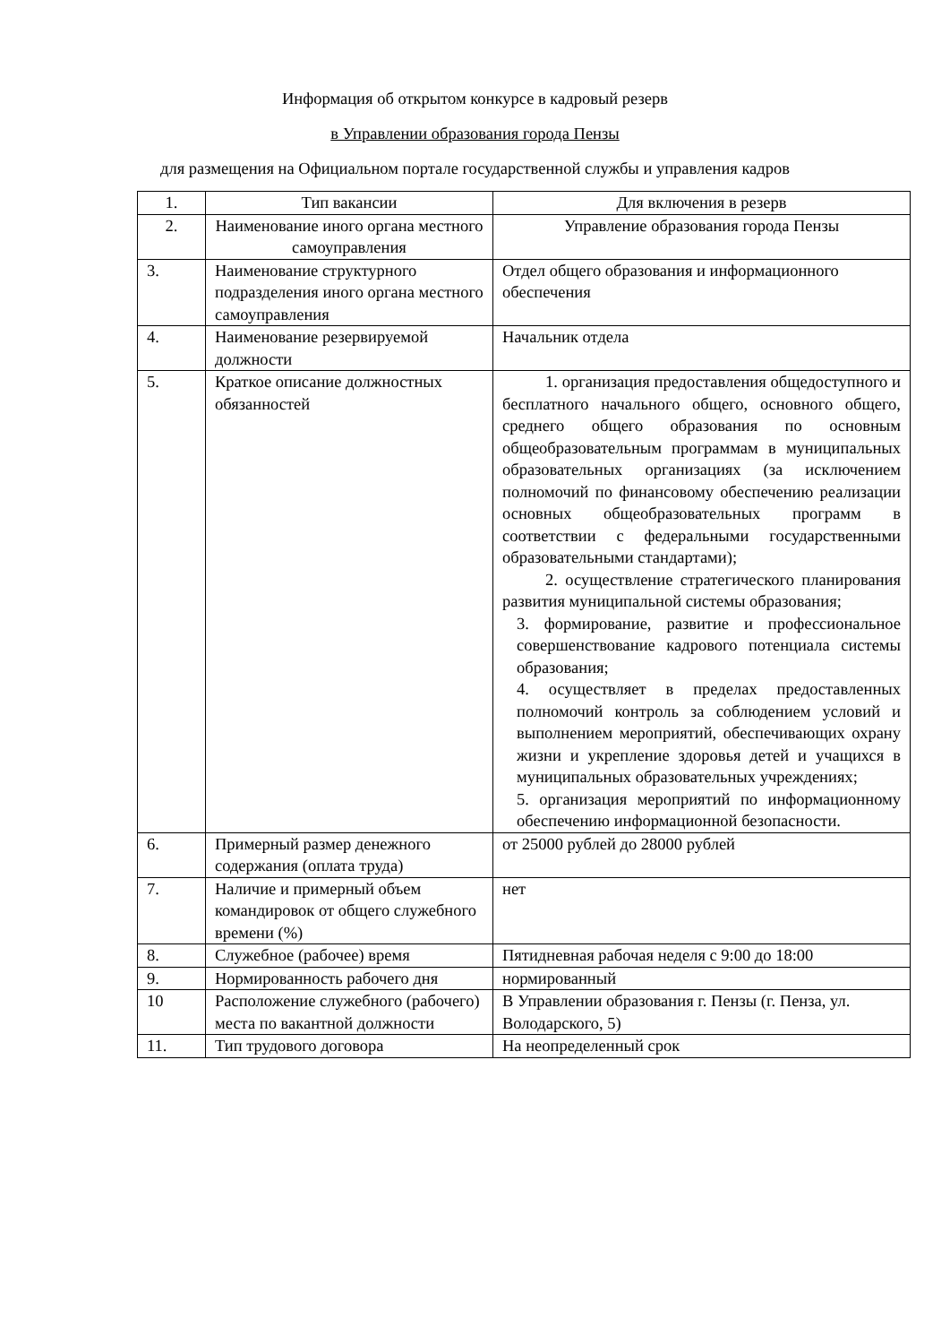Информация об открытом конкурсе в кадровый резерв
в Управлении образования города Пензы
для размещения на Официальном портале государственной службы и управления кадров
| 1. | Тип вакансии | Для включения в резерв |
| 2. | Наименование иного органа местного самоуправления | Управление образования города Пензы |
| 3. | Наименование структурного подразделения иного органа местного самоуправления | Отдел общего образования и информационного обеспечения |
| 4. | Наименование резервируемой должности | Начальник отдела |
| 5. | Краткое описание должностных обязанностей | 1. организация предоставления общедоступного и бесплатного начального общего, основного общего, среднего общего образования по основным общеобразовательным программам в муниципальных образовательных организациях (за исключением полномочий по финансовому обеспечению реализации основных общеобразовательных программ в соответствии с федеральными государственными образовательными стандартами); 2. осуществление стратегического планирования развития муниципальной системы образования; 3. формирование, развитие и профессиональное совершенствование кадрового потенциала системы образования; 4. осуществляет в пределах предоставленных полномочий контроль за соблюдением условий и выполнением мероприятий, обеспечивающих охрану жизни и укрепление здоровья детей и учащихся в муниципальных образовательных учреждениях; 5. организация мероприятий по информационному обеспечению информационной безопасности. |
| 6. | Примерный размер денежного содержания (оплата труда) | от 25000 рублей до 28000 рублей |
| 7. | Наличие и примерный объем командировок от общего служебного времени (%) | нет |
| 8. | Служебное (рабочее) время | Пятидневная рабочая неделя с 9:00 до 18:00 |
| 9. | Нормированность рабочего дня | нормированный |
| 10 | Расположение служебного (рабочего) места по вакантной должности | В Управлении образования г. Пензы (г. Пенза, ул. Володарского, 5) |
| 11. | Тип трудового договора | На неопределенный срок |